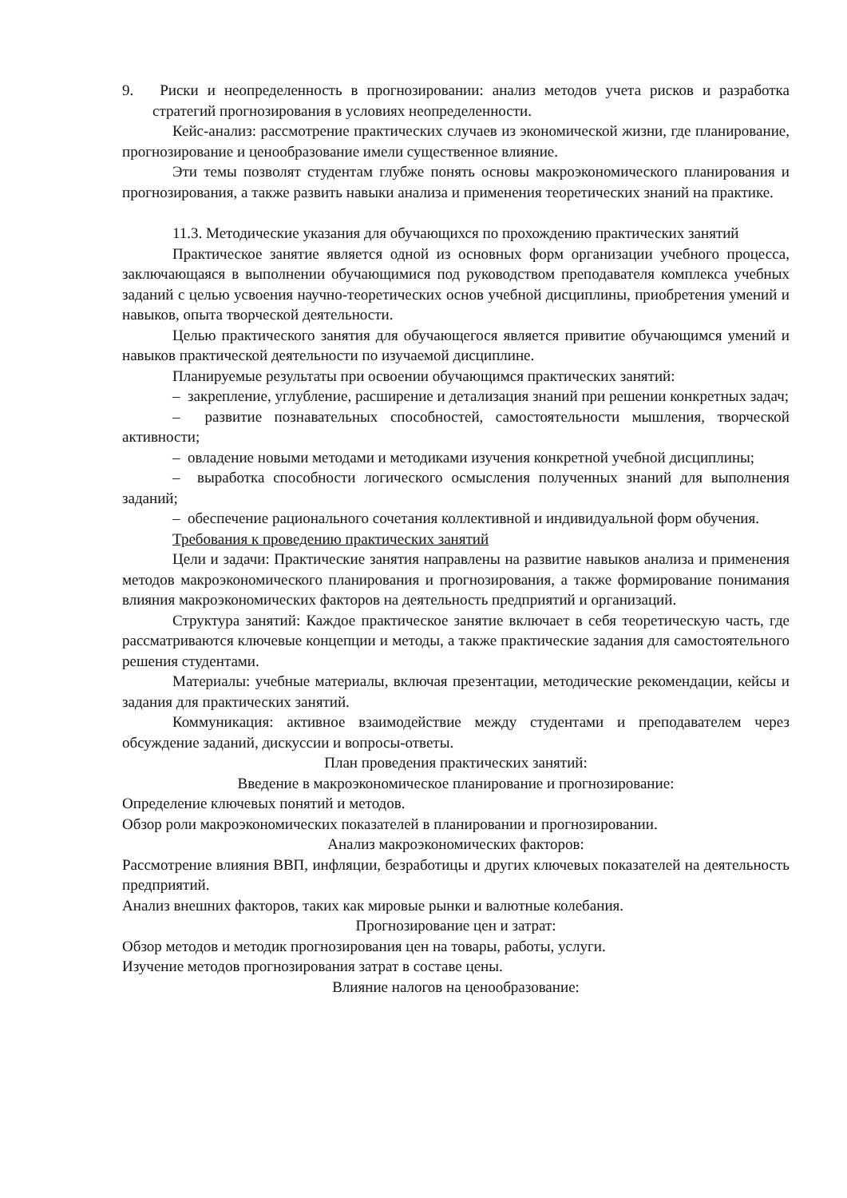9. Риски и неопределенность в прогнозировании: анализ методов учета рисков и разработка стратегий прогнозирования в условиях неопределенности.
Кейс-анализ: рассмотрение практических случаев из экономической жизни, где планирование, прогнозирование и ценообразование имели существенное влияние.
Эти темы позволят студентам глубже понять основы макроэкономического планирования и прогнозирования, а также развить навыки анализа и применения теоретических знаний на практике.
11.3. Методические указания для обучающихся по прохождению практических занятий
Практическое занятие является одной из основных форм организации учебного процесса, заключающаяся в выполнении обучающимися под руководством преподавателя комплекса учебных заданий с целью усвоения научно-теоретических основ учебной дисциплины, приобретения умений и навыков, опыта творческой деятельности.
Целью практического занятия для обучающегося является привитие обучающимся умений и навыков практической деятельности по изучаемой дисциплине.
Планируемые результаты при освоении обучающимся практических занятий:
– закрепление, углубление, расширение и детализация знаний при решении конкретных задач;
– развитие познавательных способностей, самостоятельности мышления, творческой активности;
– овладение новыми методами и методиками изучения конкретной учебной дисциплины;
– выработка способности логического осмысления полученных знаний для выполнения заданий;
– обеспечение рационального сочетания коллективной и индивидуальной форм обучения.
Требования к проведению практических занятий
Цели и задачи: Практические занятия направлены на развитие навыков анализа и применения методов макроэкономического планирования и прогнозирования, а также формирование понимания влияния макроэкономических факторов на деятельность предприятий и организаций.
Структура занятий: Каждое практическое занятие включает в себя теоретическую часть, где рассматриваются ключевые концепции и методы, а также практические задания для самостоятельного решения студентами.
Материалы: учебные материалы, включая презентации, методические рекомендации, кейсы и задания для практических занятий.
Коммуникация: активное взаимодействие между студентами и преподавателем через обсуждение заданий, дискуссии и вопросы-ответы.
План проведения практических занятий:
Введение в макроэкономическое планирование и прогнозирование:
Определение ключевых понятий и методов.
Обзор роли макроэкономических показателей в планировании и прогнозировании.
Анализ макроэкономических факторов:
Рассмотрение влияния ВВП, инфляции, безработицы и других ключевых показателей на деятельность предприятий.
Анализ внешних факторов, таких как мировые рынки и валютные колебания.
Прогнозирование цен и затрат:
Обзор методов и методик прогнозирования цен на товары, работы, услуги.
Изучение методов прогнозирования затрат в составе цены.
Влияние налогов на ценообразование: